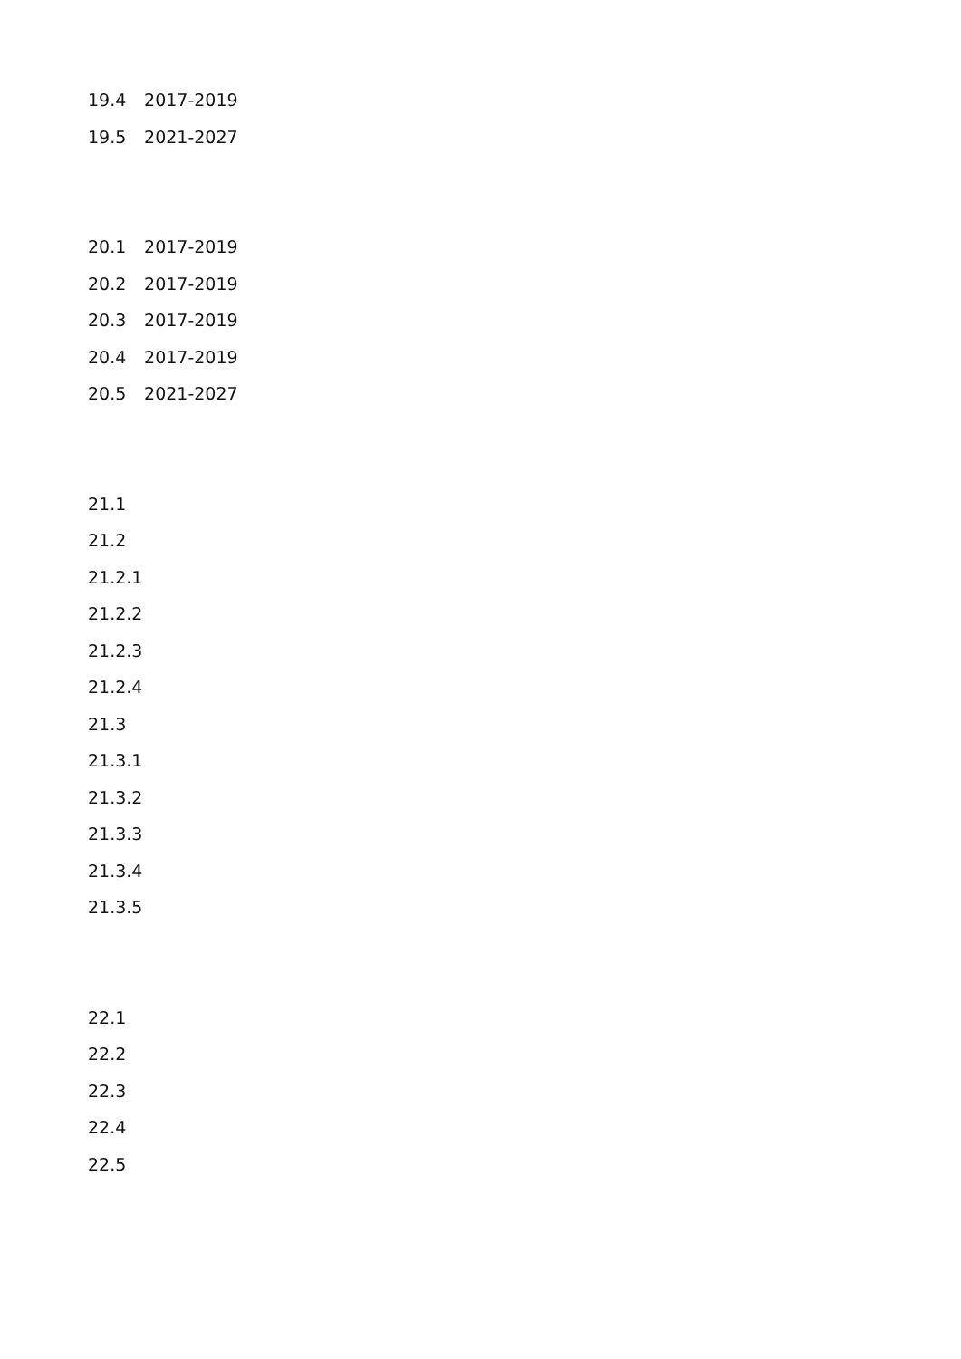19.4 2017-2019
19.5 2021-2027
20.1 2017-2019
20.2 2017-2019
20.3 2017-2019
20.4 2017-2019
20.5 2021-2027
21.1
21.2
21.2.1
21.2.2
21.2.3
21.2.4
21.3
21.3.1
21.3.2
21.3.3
21.3.4
21.3.5
22.1
22.2
22.3
22.4
22.5